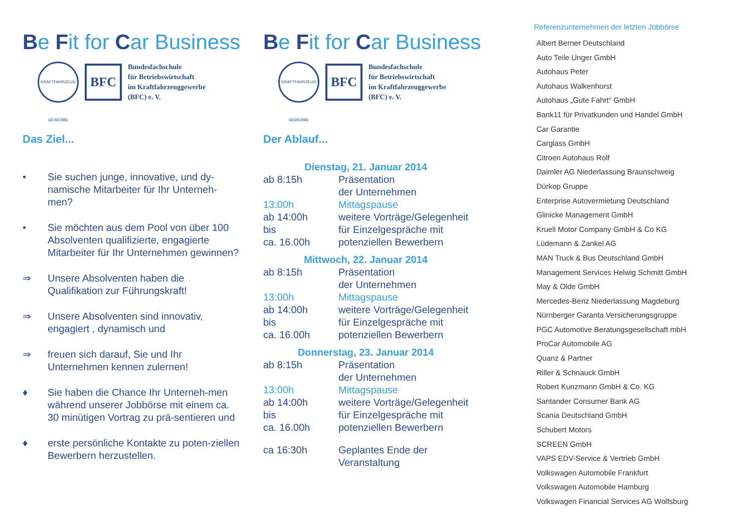Be Fit for Car Business
KRAFTFAHRZEUG GEWERBE
BFC
Bundesfachschule
für Betriebswirtschaft
im Kraftfahrzeuggewerbe
(BFC) e. V.
Das Ziel...
• Sie suchen junge, innovative, und dy-namische Mitarbeiter für Ihr Unterneh-men?
• Sie möchten aus dem Pool von über 100 Absolventen qualifizierte, engagierte Mitarbeiter für Ihr Unternehmen gewinnen?
⇒ Unsere Absolventen haben die Qualifikation zur Führungskraft!
⇒ Unsere Absolventen sind innovativ, engagiert , dynamisch und
⇒ freuen sich darauf, Sie und Ihr Unternehmen kennen zulernen!
♦ Sie haben die Chance Ihr Unterneh-men während unserer Jobbörse mit einem ca. 30 minütigen Vortrag zu prä-sentieren und
♦ erste persönliche Kontakte zu poten-ziellen Bewerbern herzustellen.
Be Fit for Car Business
KRAFTFAHRZEUG GEWERBE
BFC
Bundesfachschule
für Betriebswirtschaft
im Kraftfahrzeuggewerbe
(BFC) e. V.
Der Ablauf...
| Dienstag, 21. Januar 2014 | |
| ab 8:15h | Präsentation der Unternehmen |
| 13:00h | Mittagspause |
| ab 14:00h bis ca. 16.00h | weitere Vorträge/Gelegenheit für Einzelgespräche mit potenziellen Bewerbern |
| Mittwoch, 22. Januar 2014 | |
| ab 8:15h | Präsentation der Unternehmen |
| 13:00h | Mittagspause |
| ab 14:00h bis ca. 16.00h | weitere Vorträge/Gelegenheit für Einzelgespräche mit potenziellen Bewerbern |
| Donnerstag, 23. Januar 2014 | |
| ab 8:15h | Präsentation der Unternehmen |
| 13:00h | Mittagspause |
| ab 14:00h bis ca. 16.00h | weitere Vorträge/Gelegenheit für Einzelgespräche mit potenziellen Bewerbern |
| ca 16:30h | Geplantes Ende der Veranstaltung |
Referenzunternehmen der letzten Jobbörse
Albert Berner Deutschland
Auto Teile Unger GmbH
Autohaus Peter
Autohaus Walkenhorst
Autohaus „Gute Fahrt“ GmbH
Bank11 für Privatkunden und Handel GmbH
Car Garantie
Carglass GmbH
Citroen Autohaus Rolf
Daimler AG Niederlassung Braunschweig
Dürkop Gruppe
Enterprise Autovermietung Deutschland
Glinicke Management GmbH
Kruell Motor Company GmbH & Co KG
Lüdemann & Zankel AG
MAN Truck & Bus Deutschland GmbH
Management Services Helwig Schmitt GmbH
May & Olde GmbH
Mercedes-Benz Niederlassung Magdeburg
Nürnberger Garanta Versicherungsgruppe
PGC Automotive Beratungsgesellschaft mbH
ProCar Automobile AG
Quanz & Partner
Riller & Schnauck GmbH
Robert Kunzmann GmbH & Co. KG
Santander Consumer Bank AG
Scania Deutschland GmbH
Schubert Motors
SCREEN GmbH
VAPS EDV-Service & Vertrieb GmbH
Volkswagen Automobile Frankfurt
Volkswagen Automobile Hamburg
Volkswagen Financial Services AG Wolfsburg